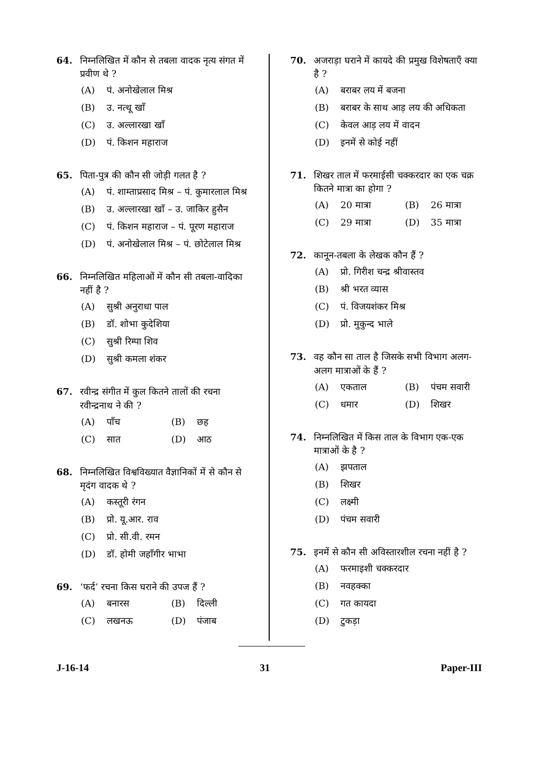64. निम्नलिखित में कौन से तबला वादक नृत्य संगत में प्रवीण थे ?
(A) पं. अनोखेलाल मिश्र
(B) उ. नत्थू खाँ
(C) उ. अल्लारखा खाँ
(D) पं. किशन महाराज
65. पिता-पुत्र की कौन सी जोड़ी गलत है ?
(A) पं. शाम्ताप्रसाद मिश्र – पं. कुमारलाल मिश्र
(B) उ. अल्लारखा खाँ – उ. जाकिर हुसैन
(C) पं. किशन महाराज – पं. पूरण महाराज
(D) पं. अनोखेलाल मिश्र – पं. छोटेलाल मिश्र
66. निम्नलिखित महिलाओं में कौन सी तबला-वादिका नहीं है ?
(A) सुश्री अनुराधा पाल
(B) डॉ. शोभा कुदेशिया
(C) सुश्री रिम्पा शिव
(D) सुश्री कमला शंकर
67. रवीन्द्र संगीत में कुल कितने तालों की रचना रवीन्द्रनाथ ने की ?
(A) पाँच
(B) छह
(C) सात
(D) आठ
68. निम्नलिखित विश्वविख्यात वैज्ञानिकों में से कौन से मृदंग वादक थे ?
(A) कस्तूरी रंगन
(B) प्रो. यू.आर. राव
(C) प्रो. सी.वी. रमन
(D) डॉ. होमी जहाँगीर भाभा
69. ‘फर्द’ रचना किस घराने की उपज हैं ?
(A) बनारस
(B) दिल्ली
(C) लखनऊ
(D) पंजाब
70. अजराड़ा घराने में कायदे की प्रमुख विशेषताएँ क्या है ?
(A) बराबर लय में बजना
(B) बराबर के साथ आड़ लय की अधिकता
(C) केवल आड़ लय में वादन
(D) इनमें से कोई नहीं
71. शिखर ताल में फरमाईसी चक्करदार का एक चक्र कितने मात्रा का होगा ?
(A) 20 मात्रा
(B) 26 मात्रा
(C) 29 मात्रा
(D) 35 मात्रा
72. कानून-तबला के लेखक कौन हैं ?
(A) प्रो. गिरीश चन्द्र श्रीवास्तव
(B) श्री भरत व्यास
(C) पं. विजयशंकर मिश्र
(D) प्रो. मुकुन्द भाले
73. वह कौन सा ताल है जिसके सभी विभाग अलग-अलग मात्राओं के हैं ?
(A) एकताल
(B) पंचम सवारी
(C) धमार
(D) शिखर
74. निम्नलिखित में किस ताल के विभाग एक-एक मात्राओं के है ?
(A) झपताल
(B) शिखर
(C) लक्ष्मी
(D) पंचम सवारी
75. इनमें से कौन सी अविस्तारशील रचना नहीं है ?
(A) फरमाइशी चक्करदार
(B) नवहक्का
(C) गत कायदा
(D) टुकड़ा
J-16-14 31 Paper-III